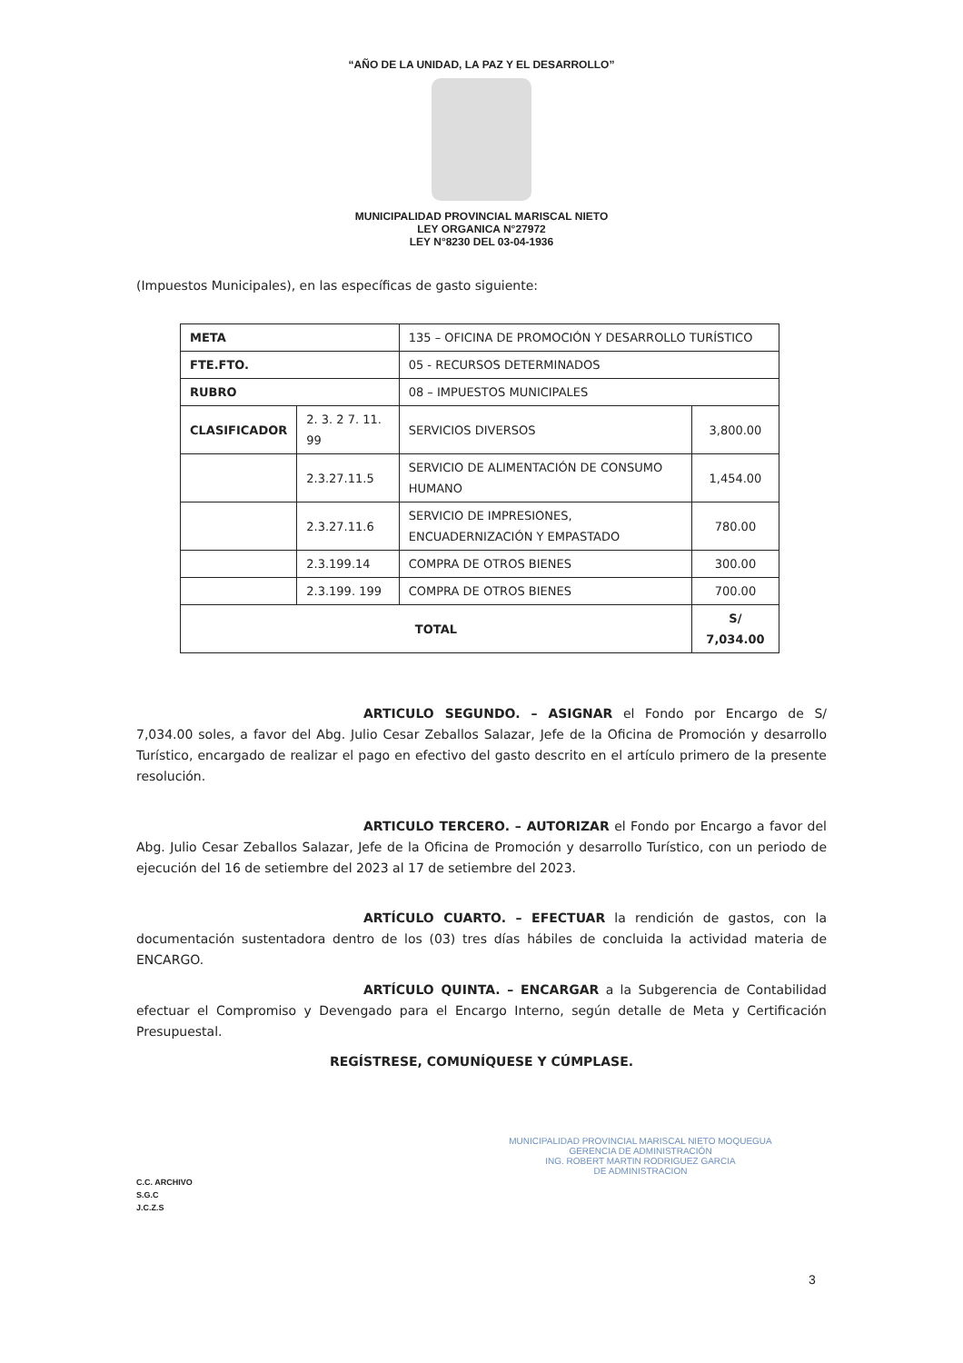“AÑO DE LA UNIDAD, LA PAZ Y EL DESARROLLO”
MUNICIPALIDAD PROVINCIAL MARISCAL NIETO
LEY ORGANICA N°27972
LEY N°8230 DEL 03-04-1936
(Impuestos Municipales), en las específicas de gasto siguiente:
| META | | 135 – OFICINA DE PROMOCIÓN Y DESARROLLO TURÍSTICO | |
| FTE.FTO. | | 05 - RECURSOS DETERMINADOS | |
| RUBRO | | 08 – IMPUESTOS MUNICIPALES | |
| CLASIFICADOR | 2. 3. 2 7. 11. 99 | SERVICIOS DIVERSOS | 3,800.00 |
| | 2.3.27.11.5 | SERVICIO DE ALIMENTACIÓN DE CONSUMO HUMANO | 1,454.00 |
| | 2.3.27.11.6 | SERVICIO DE IMPRESIONES, ENCUADERNIZACIÓN Y EMPASTADO | 780.00 |
| | 2.3.199.14 | COMPRA DE OTROS BIENES | 300.00 |
| | 2.3.199. 199 | COMPRA DE OTROS BIENES | 700.00 |
| TOTAL | | | S/ 7,034.00 |
ARTICULO SEGUNDO. – ASIGNAR el Fondo por Encargo de S/ 7,034.00 soles, a favor del Abg. Julio Cesar Zeballos Salazar, Jefe de la Oficina de Promoción y desarrollo Turístico, encargado de realizar el pago en efectivo del gasto descrito en el artículo primero de la presente resolución.
ARTICULO TERCERO. – AUTORIZAR el Fondo por Encargo a favor del Abg. Julio Cesar Zeballos Salazar, Jefe de la Oficina de Promoción y desarrollo Turístico, con un periodo de ejecución del 16 de setiembre del 2023 al 17 de setiembre del 2023.
ARTÍCULO CUARTO. – EFECTUAR la rendición de gastos, con la documentación sustentadora dentro de los (03) tres días hábiles de concluida la actividad materia de ENCARGO.
ARTÍCULO QUINTA. – ENCARGAR a la Subgerencia de Contabilidad efectuar el Compromiso y Devengado para el Encargo Interno, según detalle de Meta y Certificación Presupuestal.
REGÍSTRESE, COMUNÍQUESE Y CÚMPLASE.
MUNICIPALIDAD PROVINCIAL MARISCAL NIETO MOQUEGUA
GERENCIA DE ADMINISTRACIÓN
ING. ROBERT MARTIN RODRIGUEZ GARCIA
DE ADMINISTRACION
C.C. ARCHIVO
S.G.C
J.C.Z.S
3